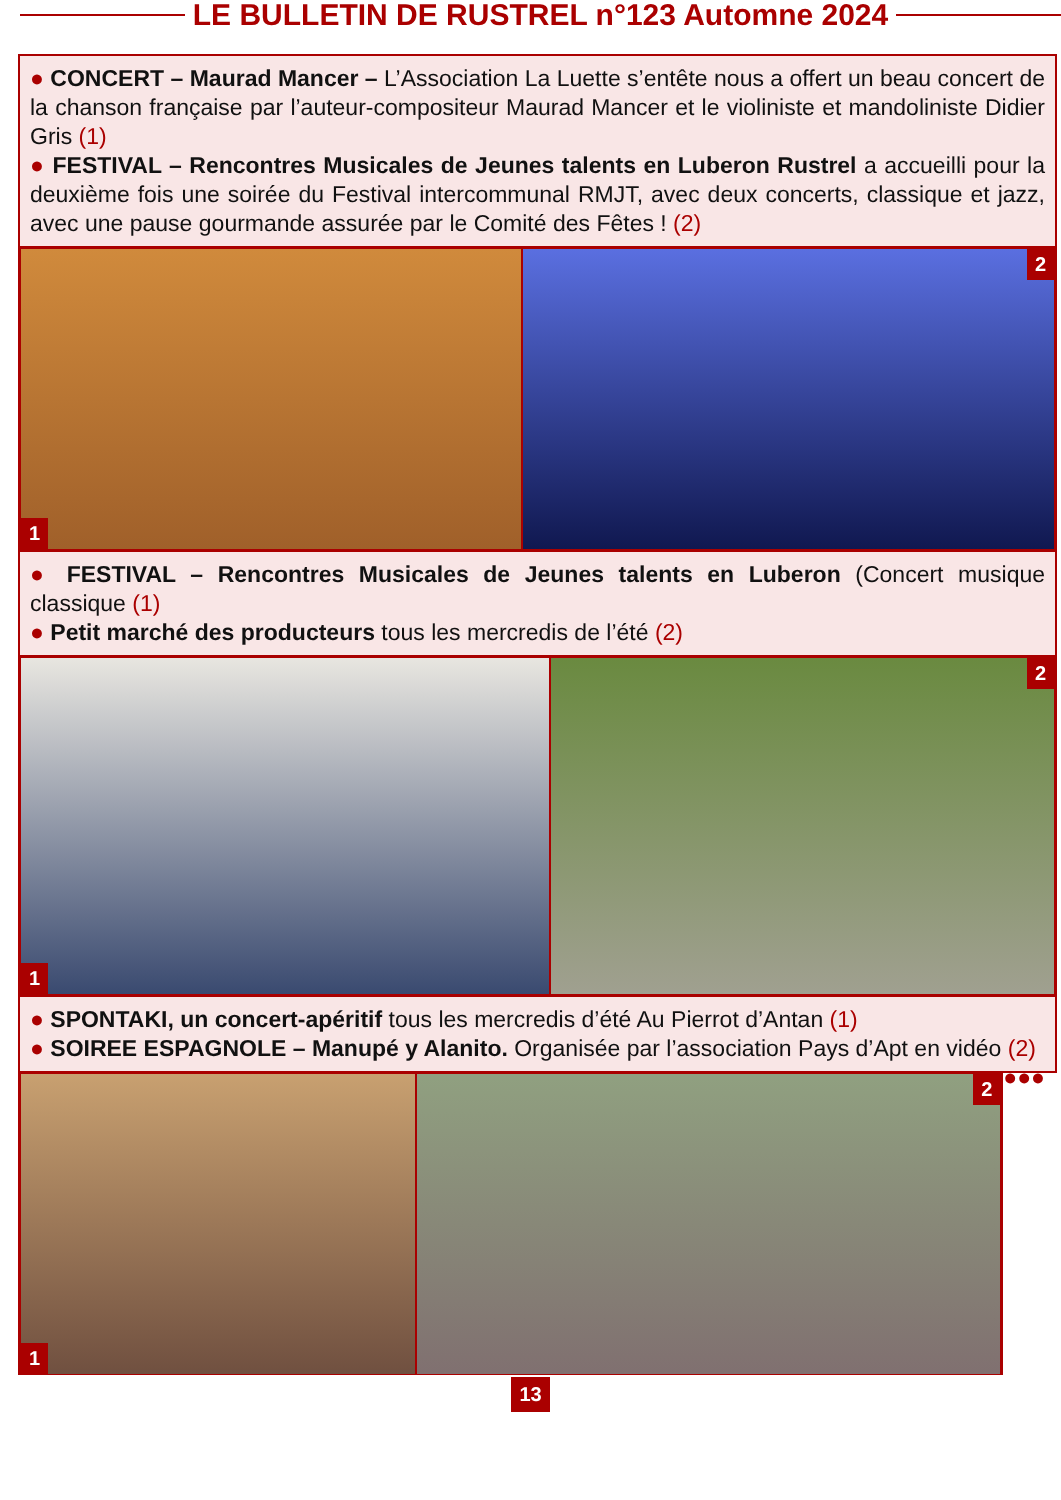LE BULLETIN DE RUSTREL n°123 Automne 2024
● CONCERT – Maurad Mancer – L’Association La Luette s’entête nous a offert un beau concert de la chanson française par l’auteur-compositeur Maurad Mancer et le violiniste et mandoliniste Didier Gris (1)
● FESTIVAL – Rencontres Musicales de Jeunes talents en Luberon Rustrel a accueilli pour la deuxième fois une soirée du Festival intercommunal RMJT, avec deux concerts, classique et jazz, avec une pause gourmande assurée par le Comité des Fêtes ! (2)
1
2
● FESTIVAL – Rencontres Musicales de Jeunes talents en Luberon (Concert musique classique (1)
● Petit marché des producteurs tous les mercredis de l’été (2)
1
2
● SPONTAKI, un concert-apéritif tous les mercredis d’été Au Pierrot d’Antan (1)
● SOIREE ESPAGNOLE – Manupé y Alanito. Organisée par l’association Pays d’Apt en vidéo (2) ●●●
1
2
13